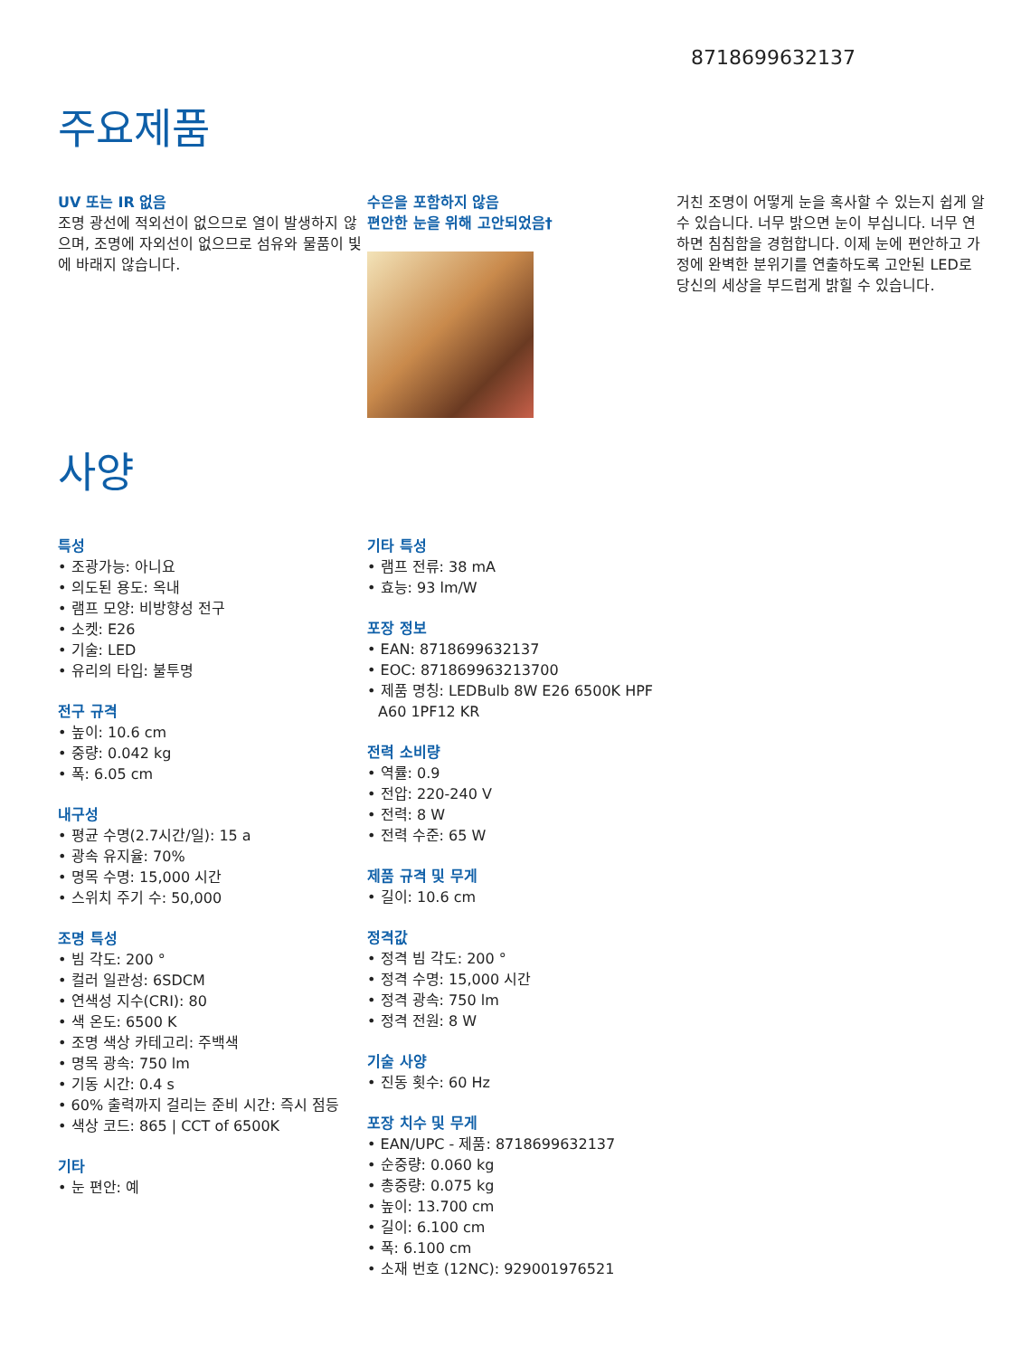8718699632137
주요제품
UV 또는 IR 없음
조명 광선에 적외선이 없으므로 열이 발생하지 않으며, 조명에 자외선이 없으므로 섬유와 물품이 빛에 바래지 않습니다.
수은을 포함하지 않음
편안한 눈을 위해 고안되었음†
거친 조명이 어떻게 눈을 혹사할 수 있는지 쉽게 알 수 있습니다. 너무 밝으면 눈이 부십니다. 너무 연하면 침침함을 경험합니다. 이제 눈에 편안하고 가정에 완벽한 분위기를 연출하도록 고안된 LED로 당신의 세상을 부드럽게 밝힐 수 있습니다.
사양
특성
• 조광가능: 아니요
• 의도된 용도: 옥내
• 램프 모양: 비방향성 전구
• 소켓: E26
• 기술: LED
• 유리의 타입: 불투명
전구 규격
• 높이: 10.6 cm
• 중량: 0.042 kg
• 폭: 6.05 cm
내구성
• 평균 수명(2.7시간/일): 15 a
• 광속 유지율: 70%
• 명목 수명: 15,000 시간
• 스위치 주기 수: 50,000
조명 특성
• 빔 각도: 200 °
• 컬러 일관성: 6SDCM
• 연색성 지수(CRI): 80
• 색 온도: 6500 K
• 조명 색상 카테고리: 주백색
• 명목 광속: 750 lm
• 기동 시간: 0.4 s
• 60% 출력까지 걸리는 준비 시간: 즉시 점등
• 색상 코드: 865 | CCT of 6500K
기타
• 눈 편안: 예
기타 특성
• 램프 전류: 38 mA
• 효능: 93 lm/W
포장 정보
• EAN: 8718699632137
• EOC: 871869963213700
• 제품 명칭: LEDBulb 8W E26 6500K HPF A60 1PF12 KR
전력 소비량
• 역률: 0.9
• 전압: 220-240 V
• 전력: 8 W
• 전력 수준: 65 W
제품 규격 및 무게
• 길이: 10.6 cm
정격값
• 정격 빔 각도: 200 °
• 정격 수명: 15,000 시간
• 정격 광속: 750 lm
• 정격 전원: 8 W
기술 사양
• 진동 횟수: 60 Hz
포장 치수 및 무게
• EAN/UPC - 제품: 8718699632137
• 순중량: 0.060 kg
• 총중량: 0.075 kg
• 높이: 13.700 cm
• 길이: 6.100 cm
• 폭: 6.100 cm
• 소재 번호 (12NC): 929001976521